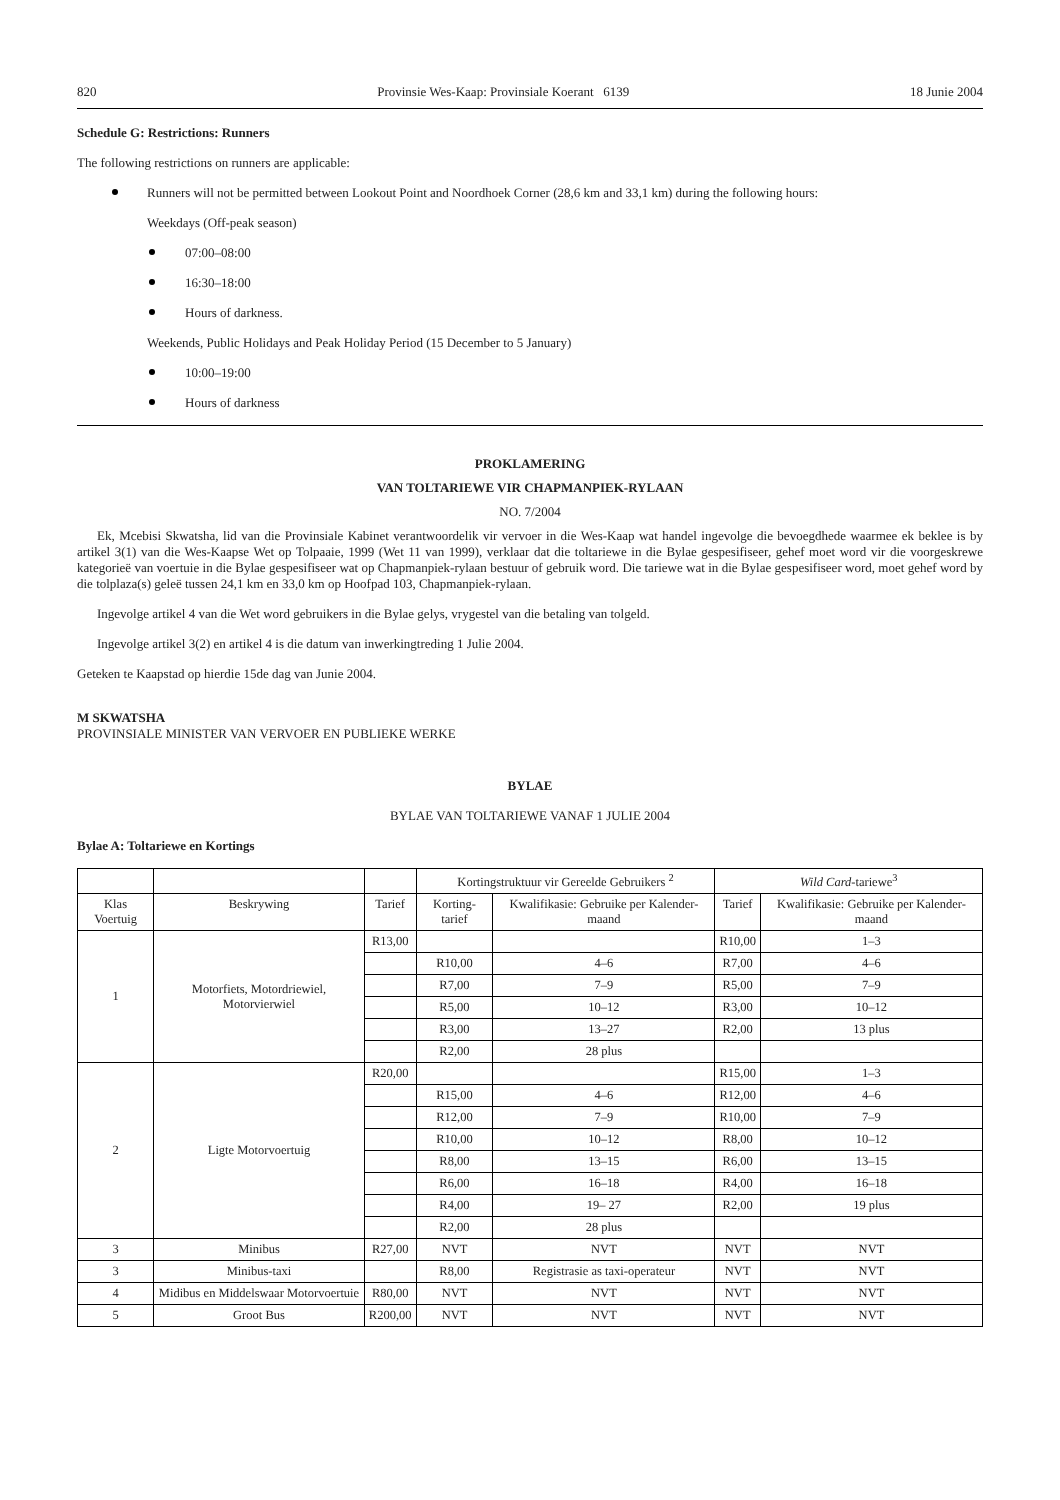820 Provinsie Wes-Kaap: Provinsiale Koerant 6139 18 Junie 2004
Schedule G: Restrictions: Runners
The following restrictions on runners are applicable:
Runners will not be permitted between Lookout Point and Noordhoek Corner (28,6 km and 33,1 km) during the following hours:
Weekdays (Off-peak season)
07:00–08:00
16:30–18:00
Hours of darkness.
Weekends, Public Holidays and Peak Holiday Period (15 December to 5 January)
10:00–19:00
Hours of darkness
PROKLAMERING
VAN TOLTARIEWE VIR CHAPMANPIEK-RYLAAN
NO. 7/2004
Ek, Mcebisi Skwatsha, lid van die Provinsiale Kabinet verantwoordelik vir vervoer in die Wes-Kaap wat handel ingevolge die bevoegdhede waarmee ek beklee is by artikel 3(1) van die Wes-Kaapse Wet op Tolpaaie, 1999 (Wet 11 van 1999), verklaar dat die toltariewe in die Bylae gespesifiseer, gehef moet word vir die voorgeskrewe kategorieë van voertuie in die Bylae gespesifiseer wat op Chapmanpiek-rylaan bestuur of gebruik word. Die tariewe wat in die Bylae gespesifiseer word, moet gehef word by die tolplaza(s) geleë tussen 24,1 km en 33,0 km op Hoofpad 103, Chapmanpiek-rylaan.
Ingevolge artikel 4 van die Wet word gebruikers in die Bylae gelys, vrygestel van die betaling van tolgeld.
Ingevolge artikel 3(2) en artikel 4 is die datum van inwerkingtreding 1 Julie 2004.
Geteken te Kaapstad op hierdie 15de dag van Junie 2004.
M SKWATSHA
PROVINSIALE MINISTER VAN VERVOER EN PUBLIEKE WERKE
BYLAE
BYLAE VAN TOLTARIEWE VANAF 1 JULIE 2004
Bylae A: Toltariewe en Kortings
| | | | Kortingstruktuur vir Gereelde Gebruikers <sup>2</sup> | | Wild Card -tariewe<sup>3</sup> | |
| --- | --- | --- | --- | --- | --- | --- |
| Klas Voertuig | Beskrywing | Tarief | Korting-tarief | Kwalifikasie: Gebruike per Kalender-maand | Tarief | Kwalifikasie: Gebruike per Kalender-maand |
| 1 | Motorfiets, Motordriewiel, Motorvierwiel | R13,00 | | | R10,00 | 1–3 |
| | | | R10,00 | 4–6 | R7,00 | 4–6 |
| | | | R7,00 | 7–9 | R5,00 | 7–9 |
| | | | R5,00 | 10–12 | R3,00 | 10–12 |
| | | | R3,00 | 13–27 | R2,00 | 13 plus |
| | | | R2,00 | 28 plus | | |
| 2 | Ligte Motorvoertuig | R20,00 | | | R15,00 | 1–3 |
| | | | R15,00 | 4–6 | R12,00 | 4–6 |
| | | | R12,00 | 7–9 | R10,00 | 7–9 |
| | | | R10,00 | 10–12 | R8,00 | 10–12 |
| | | | R8,00 | 13–15 | R6,00 | 13–15 |
| | | | R6,00 | 16–18 | R4,00 | 16–18 |
| | | | R4,00 | 19– 27 | R2,00 | 19 plus |
| | | | R2,00 | 28 plus | | |
| 3 | Minibus | R27,00 | NVT | NVT | NVT | NVT |
| 3 | Minibus-taxi | | R8,00 | Registrasie as taxi-operateur | NVT | NVT |
| 4 | Midibus en Middelswaar Motorvoertuie | R80,00 | NVT | NVT | NVT | NVT |
| 5 | Groot Bus | R200,00 | NVT | NVT | NVT | NVT |